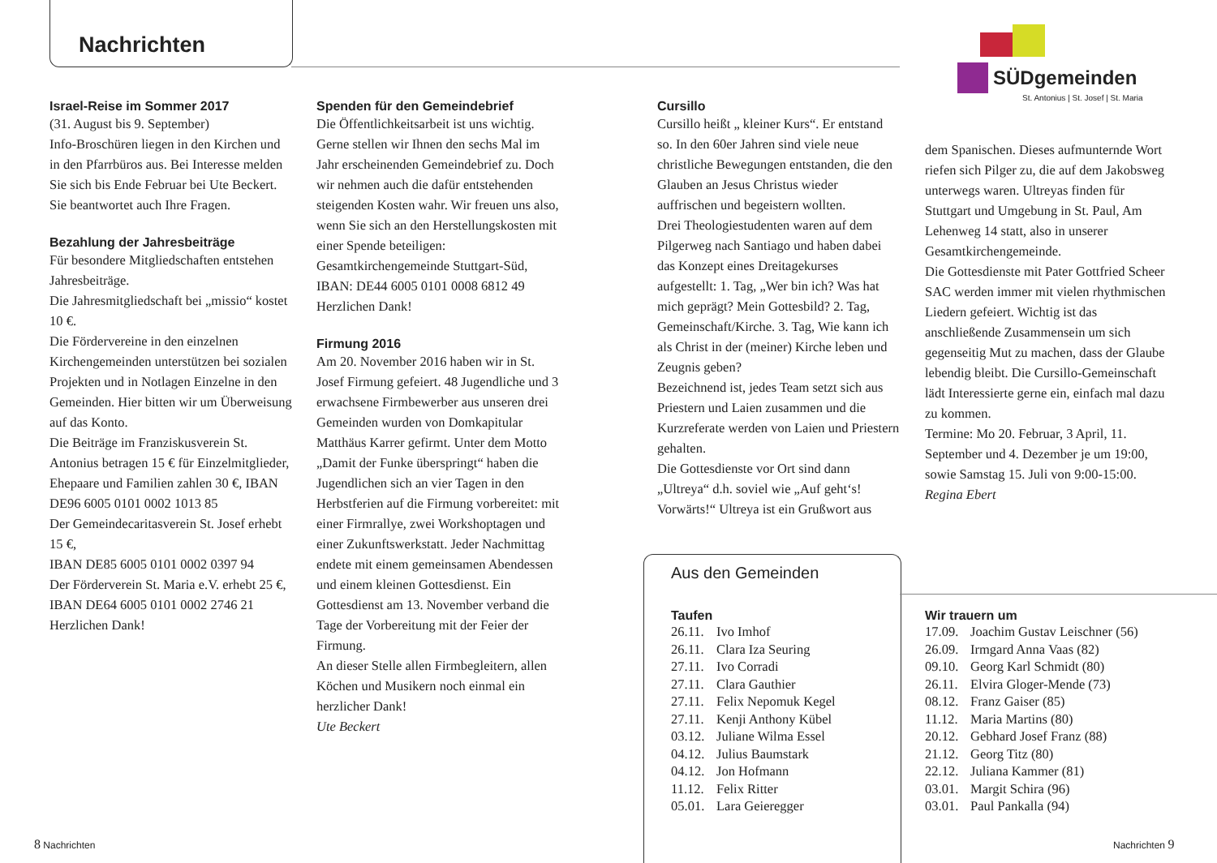Nachrichten
SÜDgemeinden
St. Antonius | St. Josef | St. Maria
Israel-Reise im Sommer 2017
(31. August bis 9. September)
Info-Broschüren liegen in den Kirchen und in den Pfarrbüros aus. Bei Interesse melden Sie sich bis Ende Februar bei Ute Beckert. Sie beantwortet auch Ihre Fragen.
Bezahlung der Jahresbeiträge
Für besondere Mitgliedschaften entstehen Jahresbeiträge.
Die Jahresmitgliedschaft bei „missio“ kostet 10 €.
Die Fördervereine in den einzelnen Kirchengemeinden unterstützen bei sozialen Projekten und in Notlagen Einzelne in den Gemeinden. Hier bitten wir um Überweisung auf das Konto.
Die Beiträge im Franziskusverein St. Antonius betragen 15 € für Einzelmitglieder, Ehepaare und Familien zahlen 30 €, IBAN DE96 6005 0101 0002 1013 85
Der Gemeindecaritasverein St. Josef erhebt 15 €,
IBAN DE85 6005 0101 0002 0397 94
Der Förderverein St. Maria e.V. erhebt 25 €,
IBAN DE64 6005 0101 0002 2746 21
Herzlichen Dank!
Spenden für den Gemeindebrief
Die Öffentlichkeitsarbeit ist uns wichtig. Gerne stellen wir Ihnen den sechs Mal im Jahr erscheinenden Gemeindebrief zu. Doch wir nehmen auch die dafür entstehenden steigenden Kosten wahr. Wir freuen uns also, wenn Sie sich an den Herstellungskosten mit einer Spende beteiligen: Gesamtkirchengemeinde Stuttgart-Süd, IBAN: DE44 6005 0101 0008 6812 49 Herzlichen Dank!
Firmung 2016
Am 20. November 2016 haben wir in St. Josef Firmung gefeiert. 48 Jugendliche und 3 erwachsene Firmbewerber aus unseren drei Gemeinden wurden von Domkapitular Matthäus Karrer gefirmt. Unter dem Motto „Damit der Funke überspringt“ haben die Jugendlichen sich an vier Tagen in den Herbstferien auf die Firmung vorbereitet: mit einer Firmrallye, zwei Workshoptagen und einer Zukunftswerkstatt. Jeder Nachmittag endete mit einem gemeinsamen Abendessen und einem kleinen Gottesdienst. Ein Gottesdienst am 13. November verband die Tage der Vorbereitung mit der Feier der Firmung.
An dieser Stelle allen Firmbegleitern, allen Köchen und Musikern noch einmal ein herzlicher Dank!
Ute Beckert
Cursillo
Cursillo heißt „ kleiner Kurs“. Er entstand so. In den 60er Jahren sind viele neue christliche Bewegungen entstanden, die den Glauben an Jesus Christus wieder auffrischen und begeistern wollten.
Drei Theologiestudenten waren auf dem Pilgerweg nach Santiago und haben dabei das Konzept eines Dreitagekurses aufgestellt: 1. Tag, „Wer bin ich? Was hat mich geprägt? Mein Gottesbild? 2. Tag, Gemeinschaft/Kirche. 3. Tag, Wie kann ich als Christ in der (meiner) Kirche leben und Zeugnis geben?
Bezeichnend ist, jedes Team setzt sich aus Priestern und Laien zusammen und die Kurzreferate werden von Laien und Priestern gehalten.
Die Gottesdienste vor Ort sind dann „Ultreya“ d.h. soviel wie „Auf geht‘s! Vorwärts!“ Ultreya ist ein Grußwort aus
dem Spanischen. Dieses aufmunternde Wort riefen sich Pilger zu, die auf dem Jakobsweg unterwegs waren. Ultreyas finden für Stuttgart und Umgebung in St. Paul, Am Lehenweg 14 statt, also in unserer Gesamtkirchengemeinde.
Die Gottesdienste mit Pater Gottfried Scheer SAC werden immer mit vielen rhythmischen Liedern gefeiert. Wichtig ist das anschließende Zusammensein um sich gegenseitig Mut zu machen, dass der Glaube lebendig bleibt. Die Cursillo-Gemeinschaft lädt Interessierte gerne ein, einfach mal dazu zu kommen.
Termine: Mo 20. Februar, 3 April, 11. September und 4. Dezember je um 19:00, sowie Samstag 15. Juli von 9:00-15:00.
Regina Ebert
Aus den Gemeinden
Taufen
26.11. Ivo Imhof
26.11. Clara Iza Seuring
27.11. Ivo Corradi
27.11. Clara Gauthier
27.11. Felix Nepomuk Kegel
27.11. Kenji Anthony Kübel
03.12. Juliane Wilma Essel
04.12. Julius Baumstark
04.12. Jon Hofmann
11.12. Felix Ritter
05.01. Lara Geieregger
Wir trauern um
17.09. Joachim Gustav Leischner (56)
26.09. Irmgard Anna Vaas (82)
09.10. Georg Karl Schmidt (80)
26.11. Elvira Gloger-Mende (73)
08.12. Franz Gaiser (85)
11.12. Maria Martins (80)
20.12. Gebhard Josef Franz (88)
21.12. Georg Titz (80)
22.12. Juliana Kammer (81)
03.01. Margit Schira (96)
03.01. Paul Pankalla (94)
8 Nachrichten Nachrichten 9